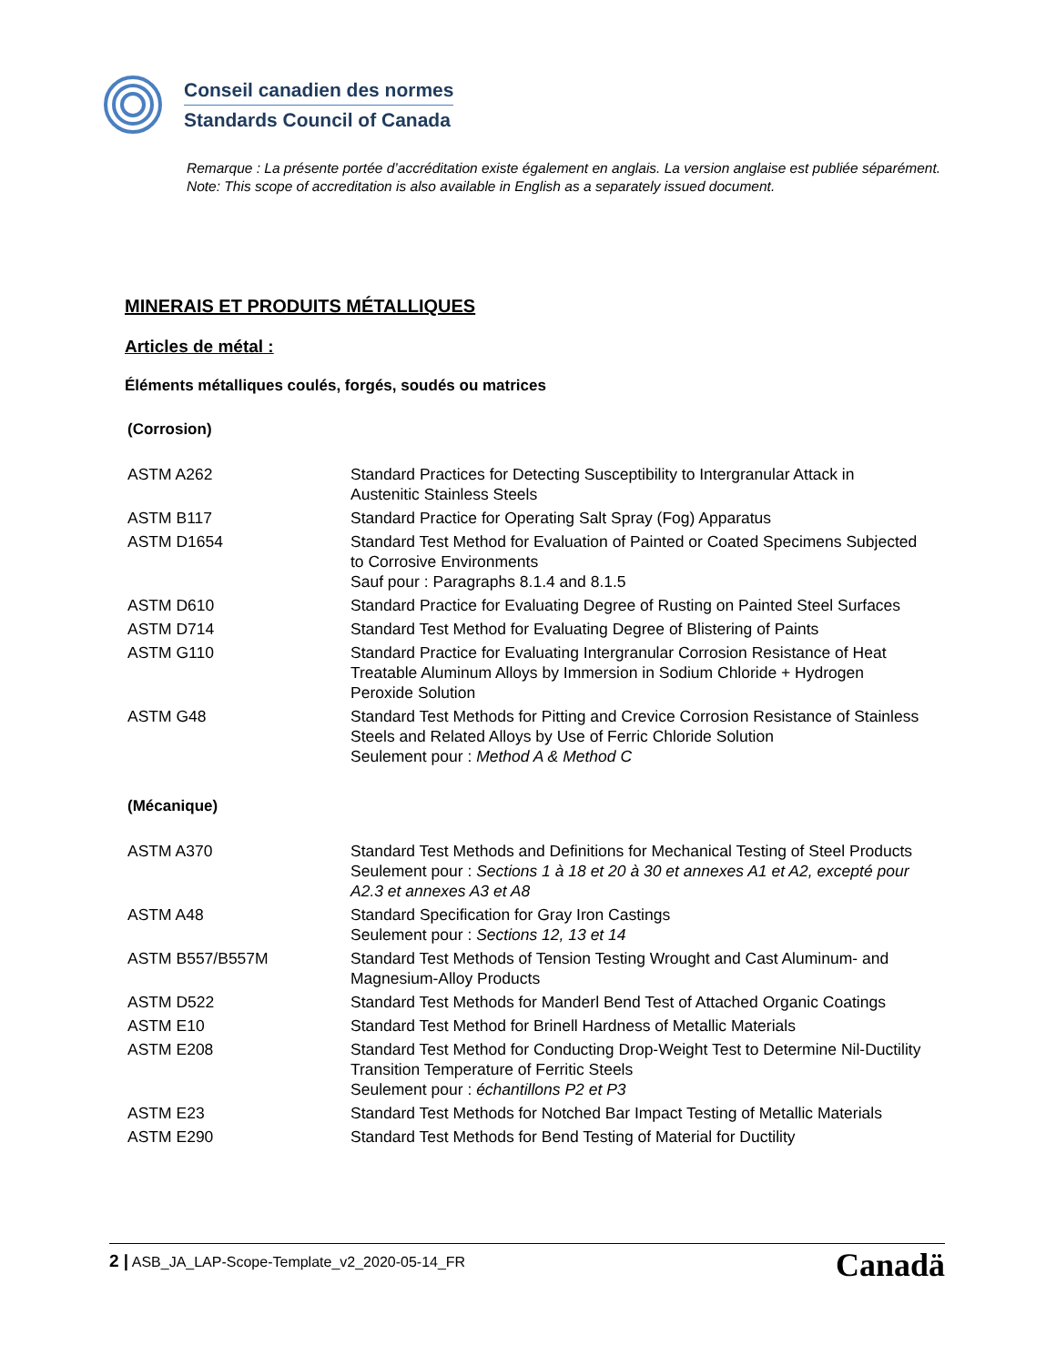Conseil canadien des normes
Standards Council of Canada
Remarque : La présente portée d’accréditation existe également en anglais. La version anglaise est publiée séparément.
Note: This scope of accreditation is also available in English as a separately issued document.
MINERAIS ET PRODUITS MÉTALLIQUES
Articles de métal :
Éléments métalliques coulés, forgés, soudés ou matrices
(Corrosion)
| ASTM A262 | Standard Practices for Detecting Susceptibility to Intergranular Attack in Austenitic Stainless Steels |
| ASTM B117 | Standard Practice for Operating Salt Spray (Fog) Apparatus |
| ASTM D1654 | Standard Test Method for Evaluation of Painted or Coated Specimens Subjected to Corrosive Environments Sauf pour : Paragraphs 8.1.4 and 8.1.5 |
| ASTM D610 | Standard Practice for Evaluating Degree of Rusting on Painted Steel Surfaces |
| ASTM D714 | Standard Test Method for Evaluating Degree of Blistering of Paints |
| ASTM G110 | Standard Practice for Evaluating Intergranular Corrosion Resistance of Heat Treatable Aluminum Alloys by Immersion in Sodium Chloride + Hydrogen Peroxide Solution |
| ASTM G48 | Standard Test Methods for Pitting and Crevice Corrosion Resistance of Stainless Steels and Related Alloys by Use of Ferric Chloride Solution Seulement pour : Method A & Method C |
(Mécanique)
| ASTM A370 | Standard Test Methods and Definitions for Mechanical Testing of Steel Products Seulement pour : Sections 1 à 18 et 20 à 30 et annexes A1 et A2, excepté pour A2.3 et annexes A3 et A8 |
| ASTM A48 | Standard Specification for Gray Iron Castings Seulement pour : Sections 12, 13 et 14 |
| ASTM B557/B557M | Standard Test Methods of Tension Testing Wrought and Cast Aluminum- and Magnesium-Alloy Products |
| ASTM D522 | Standard Test Methods for Manderl Bend Test of Attached Organic Coatings |
| ASTM E10 | Standard Test Method for Brinell Hardness of Metallic Materials |
| ASTM E208 | Standard Test Method for Conducting Drop-Weight Test to Determine Nil-Ductility Transition Temperature of Ferritic Steels Seulement pour : échantillons P2 et P3 |
| ASTM E23 | Standard Test Methods for Notched Bar Impact Testing of Metallic Materials |
| ASTM E290 | Standard Test Methods for Bend Testing of Material for Ductility |
2 | ASB_JA_LAP-Scope-Template_v2_2020-05-14_FR Canadä